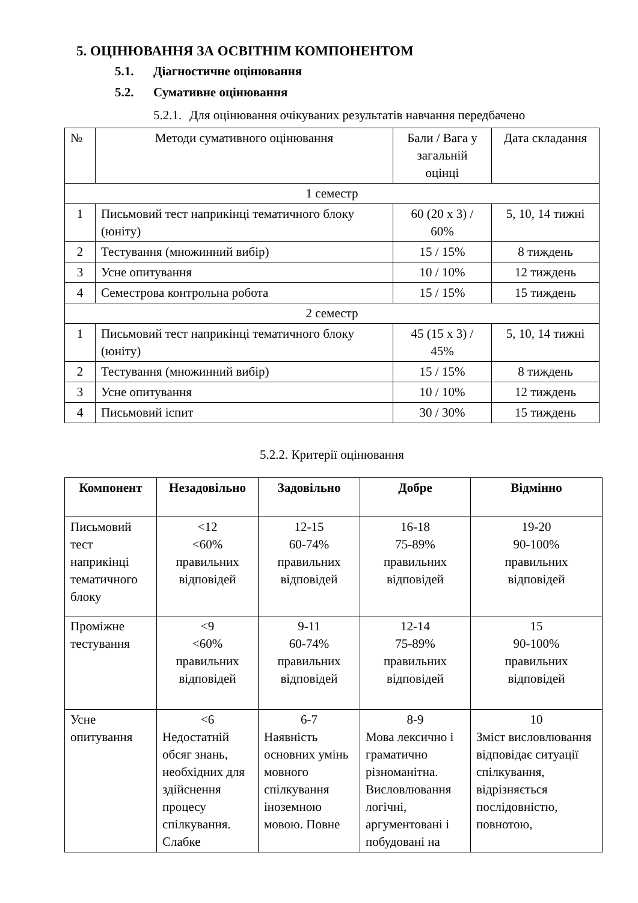5. ОЦІНЮВАННЯ ЗА ОСВІТНІМ КОМПОНЕНТОМ
5.1. Діагностичне оцінювання
5.2. Сумативне оцінювання
5.2.1. Для оцінювання очікуваних результатів навчання передбачено
| № | Методи сумативного оцінювання | Бали / Вага у загальній оцінці | Дата складання |
| --- | --- | --- | --- |
| 1 семестр | | | |
| 1 | Письмовий тест наприкінці тематичного блоку (юніту) | 60 (20 х 3) / 60% | 5, 10, 14 тижні |
| 2 | Тестування (множинний вибір) | 15 / 15% | 8 тиждень |
| 3 | Усне опитування | 10 / 10% | 12 тиждень |
| 4 | Семестрова контрольна робота | 15 / 15% | 15 тиждень |
| 2 семестр | | | |
| 1 | Письмовий тест наприкінці тематичного блоку (юніту) | 45 (15 х 3) / 45% | 5, 10, 14 тижні |
| 2 | Тестування (множинний вибір) | 15 / 15% | 8 тиждень |
| 3 | Усне опитування | 10 / 10% | 12 тиждень |
| 4 | Письмовий іспит | 30 / 30% | 15 тиждень |
5.2.2. Критерії оцінювання
| Компонент | Незадовільно | Задовільно | Добре | Відмінно |
| --- | --- | --- | --- | --- |
| Письмовий тест наприкінці тематичного блоку | <12 <60% правильних відповідей | 12-15 60-74% правильних відповідей | 16-18 75-89% правильних відповідей | 19-20 90-100% правильних відповідей |
| Проміжне тестування | <9 <60% правильних відповідей | 9-11 60-74% правильних відповідей | 12-14 75-89% правильних відповідей | 15 90-100% правильних відповідей |
| Усне опитування | <6 Недостатній обсяг знань, необхідних для здійснення процесу спілкування. Слабке | 6-7 Наявність основних умінь мовного спілкування іноземною мовою. Повне | 8-9 Мова лексично і граматично різноманітна. Висловлювання логічні, аргументовані і побудовані на | 10 Зміст висловлювання відповідає ситуації спілкування, відрізняється послідовністю, повнотою, |